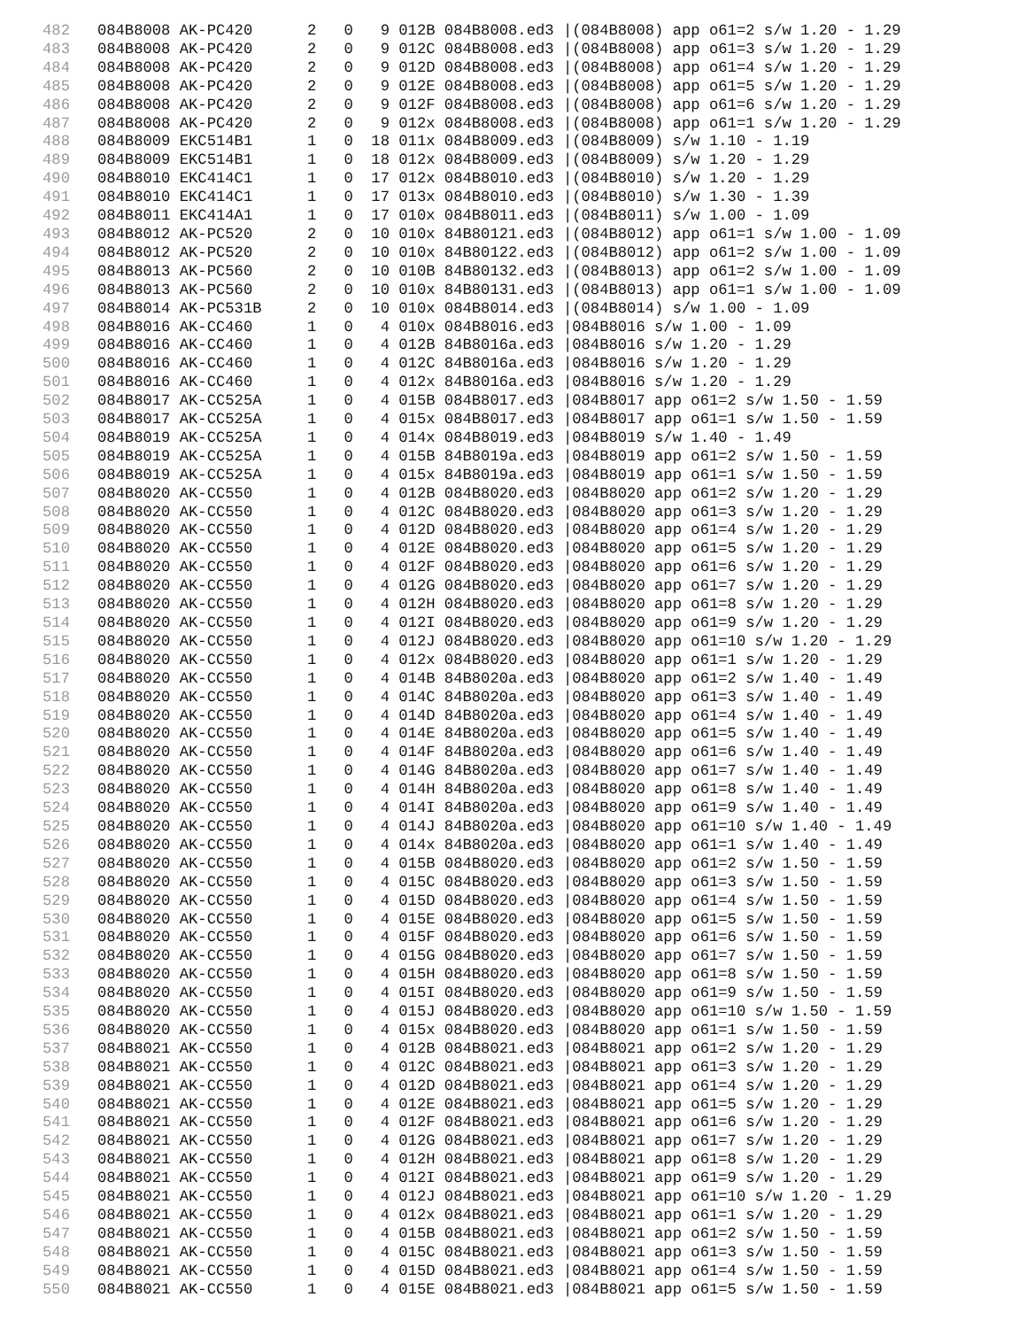482 084B8008 AK-PC420 2 0 9 012B 084B8008.ed3 |(084B8008) app o61=2 s/w 1.20 - 1.29
483 084B8008 AK-PC420 2 0 9 012C 084B8008.ed3 |(084B8008) app o61=3 s/w 1.20 - 1.29
484 084B8008 AK-PC420 2 0 9 012D 084B8008.ed3 |(084B8008) app o61=4 s/w 1.20 - 1.29
485 084B8008 AK-PC420 2 0 9 012E 084B8008.ed3 |(084B8008) app o61=5 s/w 1.20 - 1.29
486 084B8008 AK-PC420 2 0 9 012F 084B8008.ed3 |(084B8008) app o61=6 s/w 1.20 - 1.29
487 084B8008 AK-PC420 2 0 9 012x 084B8008.ed3 |(084B8008) app o61=1 s/w 1.20 - 1.29
488 084B8009 EKC514B1 1 0 18 011x 084B8009.ed3 |(084B8009) s/w 1.10 - 1.19
489 084B8009 EKC514B1 1 0 18 012x 084B8009.ed3 |(084B8009) s/w 1.20 - 1.29
490 084B8010 EKC414C1 1 0 17 012x 084B8010.ed3 |(084B8010) s/w 1.20 - 1.29
491 084B8010 EKC414C1 1 0 17 013x 084B8010.ed3 |(084B8010) s/w 1.30 - 1.39
492 084B8011 EKC414A1 1 0 17 010x 084B8011.ed3 |(084B8011) s/w 1.00 - 1.09
493 084B8012 AK-PC520 2 0 10 010x 84B80121.ed3 |(084B8012) app o61=1 s/w 1.00 - 1.09
494 084B8012 AK-PC520 2 0 10 010x 84B80122.ed3 |(084B8012) app o61=2 s/w 1.00 - 1.09
495 084B8013 AK-PC560 2 0 10 010B 84B80132.ed3 |(084B8013) app o61=2 s/w 1.00 - 1.09
496 084B8013 AK-PC560 2 0 10 010x 84B80131.ed3 |(084B8013) app o61=1 s/w 1.00 - 1.09
497 084B8014 AK-PC531B 2 0 10 010x 084B8014.ed3 |(084B8014) s/w 1.00 - 1.09
498 084B8016 AK-CC460 1 0 4 010x 084B8016.ed3 |084B8016 s/w 1.00 - 1.09
499 084B8016 AK-CC460 1 0 4 012B 84B8016a.ed3 |084B8016 s/w 1.20 - 1.29
500 084B8016 AK-CC460 1 0 4 012C 84B8016a.ed3 |084B8016 s/w 1.20 - 1.29
501 084B8016 AK-CC460 1 0 4 012x 84B8016a.ed3 |084B8016 s/w 1.20 - 1.29
502 084B8017 AK-CC525A 1 0 4 015B 084B8017.ed3 |084B8017 app o61=2 s/w 1.50 - 1.59
503 084B8017 AK-CC525A 1 0 4 015x 084B8017.ed3 |084B8017 app o61=1 s/w 1.50 - 1.59
504 084B8019 AK-CC525A 1 0 4 014x 084B8019.ed3 |084B8019 s/w 1.40 - 1.49
505 084B8019 AK-CC525A 1 0 4 015B 84B8019a.ed3 |084B8019 app o61=2 s/w 1.50 - 1.59
506 084B8019 AK-CC525A 1 0 4 015x 84B8019a.ed3 |084B8019 app o61=1 s/w 1.50 - 1.59
507 084B8020 AK-CC550 1 0 4 012B 084B8020.ed3 |084B8020 app o61=2 s/w 1.20 - 1.29
508 084B8020 AK-CC550 1 0 4 012C 084B8020.ed3 |084B8020 app o61=3 s/w 1.20 - 1.29
509 084B8020 AK-CC550 1 0 4 012D 084B8020.ed3 |084B8020 app o61=4 s/w 1.20 - 1.29
510 084B8020 AK-CC550 1 0 4 012E 084B8020.ed3 |084B8020 app o61=5 s/w 1.20 - 1.29
511 084B8020 AK-CC550 1 0 4 012F 084B8020.ed3 |084B8020 app o61=6 s/w 1.20 - 1.29
512 084B8020 AK-CC550 1 0 4 012G 084B8020.ed3 |084B8020 app o61=7 s/w 1.20 - 1.29
513 084B8020 AK-CC550 1 0 4 012H 084B8020.ed3 |084B8020 app o61=8 s/w 1.20 - 1.29
514 084B8020 AK-CC550 1 0 4 012I 084B8020.ed3 |084B8020 app o61=9 s/w 1.20 - 1.29
515 084B8020 AK-CC550 1 0 4 012J 084B8020.ed3 |084B8020 app o61=10 s/w 1.20 - 1.29
516 084B8020 AK-CC550 1 0 4 012x 084B8020.ed3 |084B8020 app o61=1 s/w 1.20 - 1.29
517 084B8020 AK-CC550 1 0 4 014B 84B8020a.ed3 |084B8020 app o61=2 s/w 1.40 - 1.49
518 084B8020 AK-CC550 1 0 4 014C 84B8020a.ed3 |084B8020 app o61=3 s/w 1.40 - 1.49
519 084B8020 AK-CC550 1 0 4 014D 84B8020a.ed3 |084B8020 app o61=4 s/w 1.40 - 1.49
520 084B8020 AK-CC550 1 0 4 014E 84B8020a.ed3 |084B8020 app o61=5 s/w 1.40 - 1.49
521 084B8020 AK-CC550 1 0 4 014F 84B8020a.ed3 |084B8020 app o61=6 s/w 1.40 - 1.49
522 084B8020 AK-CC550 1 0 4 014G 84B8020a.ed3 |084B8020 app o61=7 s/w 1.40 - 1.49
523 084B8020 AK-CC550 1 0 4 014H 84B8020a.ed3 |084B8020 app o61=8 s/w 1.40 - 1.49
524 084B8020 AK-CC550 1 0 4 014I 84B8020a.ed3 |084B8020 app o61=9 s/w 1.40 - 1.49
525 084B8020 AK-CC550 1 0 4 014J 84B8020a.ed3 |084B8020 app o61=10 s/w 1.40 - 1.49
526 084B8020 AK-CC550 1 0 4 014x 84B8020a.ed3 |084B8020 app o61=1 s/w 1.40 - 1.49
527 084B8020 AK-CC550 1 0 4 015B 084B8020.ed3 |084B8020 app o61=2 s/w 1.50 - 1.59
528 084B8020 AK-CC550 1 0 4 015C 084B8020.ed3 |084B8020 app o61=3 s/w 1.50 - 1.59
529 084B8020 AK-CC550 1 0 4 015D 084B8020.ed3 |084B8020 app o61=4 s/w 1.50 - 1.59
530 084B8020 AK-CC550 1 0 4 015E 084B8020.ed3 |084B8020 app o61=5 s/w 1.50 - 1.59
531 084B8020 AK-CC550 1 0 4 015F 084B8020.ed3 |084B8020 app o61=6 s/w 1.50 - 1.59
532 084B8020 AK-CC550 1 0 4 015G 084B8020.ed3 |084B8020 app o61=7 s/w 1.50 - 1.59
533 084B8020 AK-CC550 1 0 4 015H 084B8020.ed3 |084B8020 app o61=8 s/w 1.50 - 1.59
534 084B8020 AK-CC550 1 0 4 015I 084B8020.ed3 |084B8020 app o61=9 s/w 1.50 - 1.59
535 084B8020 AK-CC550 1 0 4 015J 084B8020.ed3 |084B8020 app o61=10 s/w 1.50 - 1.59
536 084B8020 AK-CC550 1 0 4 015x 084B8020.ed3 |084B8020 app o61=1 s/w 1.50 - 1.59
537 084B8021 AK-CC550 1 0 4 012B 084B8021.ed3 |084B8021 app o61=2 s/w 1.20 - 1.29
538 084B8021 AK-CC550 1 0 4 012C 084B8021.ed3 |084B8021 app o61=3 s/w 1.20 - 1.29
539 084B8021 AK-CC550 1 0 4 012D 084B8021.ed3 |084B8021 app o61=4 s/w 1.20 - 1.29
540 084B8021 AK-CC550 1 0 4 012E 084B8021.ed3 |084B8021 app o61=5 s/w 1.20 - 1.29
541 084B8021 AK-CC550 1 0 4 012F 084B8021.ed3 |084B8021 app o61=6 s/w 1.20 - 1.29
542 084B8021 AK-CC550 1 0 4 012G 084B8021.ed3 |084B8021 app o61=7 s/w 1.20 - 1.29
543 084B8021 AK-CC550 1 0 4 012H 084B8021.ed3 |084B8021 app o61=8 s/w 1.20 - 1.29
544 084B8021 AK-CC550 1 0 4 012I 084B8021.ed3 |084B8021 app o61=9 s/w 1.20 - 1.29
545 084B8021 AK-CC550 1 0 4 012J 084B8021.ed3 |084B8021 app o61=10 s/w 1.20 - 1.29
546 084B8021 AK-CC550 1 0 4 012x 084B8021.ed3 |084B8021 app o61=1 s/w 1.20 - 1.29
547 084B8021 AK-CC550 1 0 4 015B 084B8021.ed3 |084B8021 app o61=2 s/w 1.50 - 1.59
548 084B8021 AK-CC550 1 0 4 015C 084B8021.ed3 |084B8021 app o61=3 s/w 1.50 - 1.59
549 084B8021 AK-CC550 1 0 4 015D 084B8021.ed3 |084B8021 app o61=4 s/w 1.50 - 1.59
550 084B8021 AK-CC550 1 0 4 015E 084B8021.ed3 |084B8021 app o61=5 s/w 1.50 - 1.59